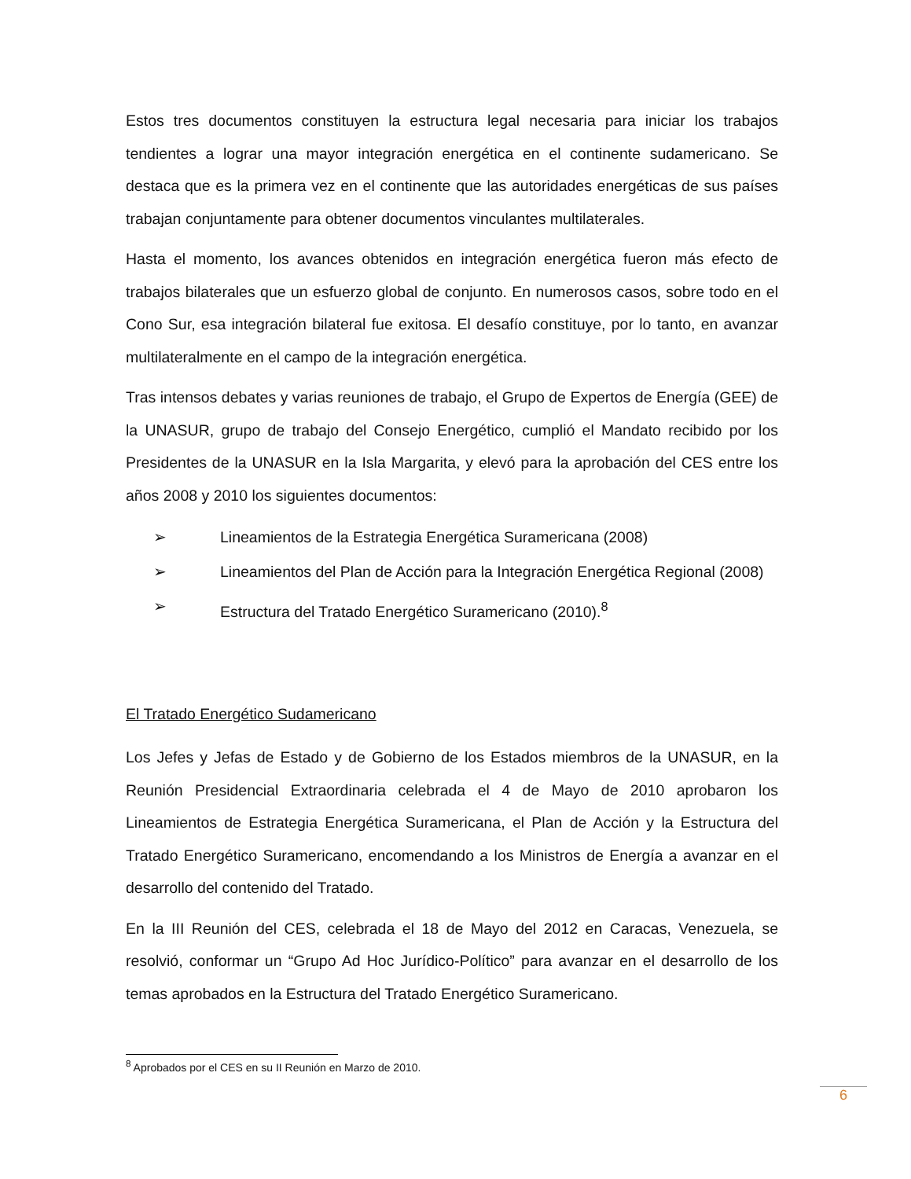Estos tres documentos constituyen la estructura legal necesaria para iniciar los trabajos tendientes a lograr una mayor integración energética en el continente sudamericano. Se destaca que es la primera vez en el continente que las autoridades energéticas de sus países trabajan conjuntamente para obtener documentos vinculantes multilaterales.
Hasta el momento, los avances obtenidos en integración energética fueron más efecto de trabajos bilaterales que un esfuerzo global de conjunto. En numerosos casos, sobre todo en el Cono Sur, esa integración bilateral fue exitosa. El desafío constituye, por lo tanto, en avanzar multilateralmente en el campo de la integración energética.
Tras intensos debates y varias reuniones de trabajo, el Grupo de Expertos de Energía (GEE) de la UNASUR, grupo de trabajo del Consejo Energético, cumplió el Mandato recibido por los Presidentes de la UNASUR en la Isla Margarita, y elevó para la aprobación del CES entre los años 2008 y 2010 los siguientes documentos:
➢ Lineamientos de la Estrategia Energética Suramericana (2008)
➢ Lineamientos del Plan de Acción para la Integración Energética Regional (2008)
➢ Estructura del Tratado Energético Suramericano (2010).<sup>8</sup>
El Tratado Energético Sudamericano
Los Jefes y Jefas de Estado y de Gobierno de los Estados miembros de la UNASUR, en la Reunión Presidencial Extraordinaria celebrada el 4 de Mayo de 2010 aprobaron los Lineamientos de Estrategia Energética Suramericana, el Plan de Acción y la Estructura del Tratado Energético Suramericano, encomendando a los Ministros de Energía a avanzar en el desarrollo del contenido del Tratado.
En la III Reunión del CES, celebrada el 18 de Mayo del 2012 en Caracas, Venezuela, se resolvió, conformar un “Grupo Ad Hoc Jurídico-Político” para avanzar en el desarrollo de los temas aprobados en la Estructura del Tratado Energético Suramericano.
<sup>8</sup> Aprobados por el CES en su II Reunión en Marzo de 2010.
6